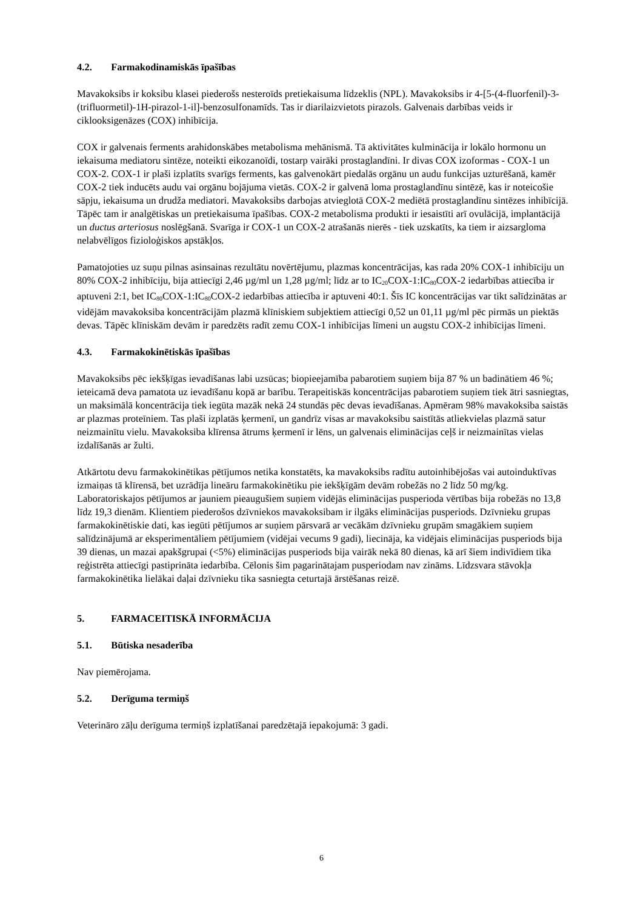4.2. Farmakodinamiskās īpašības
Mavakoksibs ir koksibu klasei piederošs nesteroīds pretiekaisuma līdzeklis (NPL). Mavakoksibs ir 4-[5-(4-fluorfenil)-3-(trifluormetil)-1H-pirazol-1-il]-benzosulfonamīds. Tas ir diarilaizvietots pirazols. Galvenais darbības veids ir ciklooksigenāzes (COX) inhibīcija.
COX ir galvenais ferments arahidonskābes metabolisma mehānismā. Tā aktivitātes kulminācija ir lokālo hormonu un iekaisuma mediatoru sintēze, noteikti eikozanoīdi, tostarp vairāki prostaglandīni. Ir divas COX izoformas - COX-1 un COX-2. COX-1 ir plaši izplatīts svarīgs ferments, kas galvenokārt piedalās orgānu un audu funkcijas uzturēšanā, kamēr COX-2 tiek inducēts audu vai orgānu bojājuma vietās. COX-2 ir galvenā loma prostaglandīnu sintēzē, kas ir noteicošie sāpju, iekaisuma un drudža mediatori. Mavakoksibs darbojas atvieglotā COX-2 mediētā prostaglandīnu sintēzes inhibīcijā. Tāpēc tam ir analgētiskas un pretiekaisuma īpašības. COX-2 metabolisma produkti ir iesaistīti arī ovulācijā, implantācijā un ductus arteriosus noslēgšanā. Svarīga ir COX-1 un COX-2 atrašanās nierēs - tiek uzskatīts, ka tiem ir aizsargloma nelabvēlīgos fizioloģiskos apstākļos.
Pamatojoties uz suņu pilnas asinsainas rezultātu novērtējumu, plazmas koncentrācijas, kas rada 20% COX-1 inhibīciju un 80% COX-2 inhibīciju, bija attiecīgi 2,46 µg/ml un 1,28 µg/ml; līdz ar to IC<sub>20</sub>COX-1:IC<sub>80</sub>COX-2 iedarbības attiecība ir aptuveni 2:1, bet IC<sub>80</sub>COX-1:IC<sub>80</sub>COX-2 iedarbības attiecība ir aptuveni 40:1. Šīs IC koncentrācijas var tikt salīdzinātas ar vidējām mavakoksiba koncentrācijām plazmā klīniskiem subjektiem attiecīgi 0,52 un 01,11 µg/ml pēc pirmās un piektās devas. Tāpēc klīniskām devām ir paredzēts radīt zemu COX-1 inhibīcijas līmeni un augstu COX-2 inhibīcijas līmeni.
4.3. Farmakokinētiskās īpašības
Mavakoksibs pēc iekšķīgas ievadīšanas labi uzsūcas; biopieejamība pabarotiem suņiem bija 87 % un badinātiem 46 %; ieteicamā deva pamatota uz ievadīšanu kopā ar barību. Terapeitiskās koncentrācijas pabarotiem suņiem tiek ātri sasniegtas, un maksimālā koncentrācija tiek iegūta mazāk nekā 24 stundās pēc devas ievadīšanas. Apmēram 98% mavakoksiba saistās ar plazmas proteīniem. Tas plaši izplatās ķermenī, un gandrīz visas ar mavakoksibu saistītās atliekvielas plazmā satur neizmainītu vielu. Mavakoksiba klīrensa ātrums ķermenī ir lēns, un galvenais eliminācijas ceļš ir neizmainītas vielas izdalīšanās ar žulti.
Atkārtotu devu farmakokinētikas pētījumos netika konstatēts, ka mavakoksibs radītu autoinhibējošas vai autoinduktīvas izmaiņas tā klīrensā, bet uzrādīja lineāru farmakokinētiku pie iekšķīgām devām robežās no 2 līdz 50 mg/kg. Laboratoriskajos pētījumos ar jauniem pieaugušiem suņiem vidējās eliminācijas pusperioda vērtības bija robežās no 13,8 līdz 19,3 dienām. Klientiem piederošos dzīvniekos mavakoksibam ir ilgāks eliminācijas pusperiods. Dzīvnieku grupas farmakokinētiskie dati, kas iegūti pētījumos ar suņiem pārsvarā ar vecākām dzīvnieku grupām smagākiem suņiem salīdzinājumā ar eksperimentāliem pētījumiem (vidējai vecums 9 gadi), liecināja, ka vidējais eliminācijas pusperiods bija 39 dienas, un mazai apakšgrupai (<5%) eliminācijas pusperiods bija vairāk nekā 80 dienas, kā arī šiem indivīdiem tika reģistrēta attiecīgi pastiprināta iedarbība. Cēlonis šim pagarinātajam pusperiodam nav zināms. Līdzsvara stāvokļa farmakokinētika lielākai daļai dzīvnieku tika sasniegta ceturtajā ārstēšanas reizē.
5. FARMACEITISKĀ INFORMĀCIJA
5.1. Būtiska nesaderība
Nav piemērojama.
5.2. Derīguma termiņš
Veterināro zāļu derīguma termiņš izplatīšanai paredzētajā iepakojumā: 3 gadi.
6